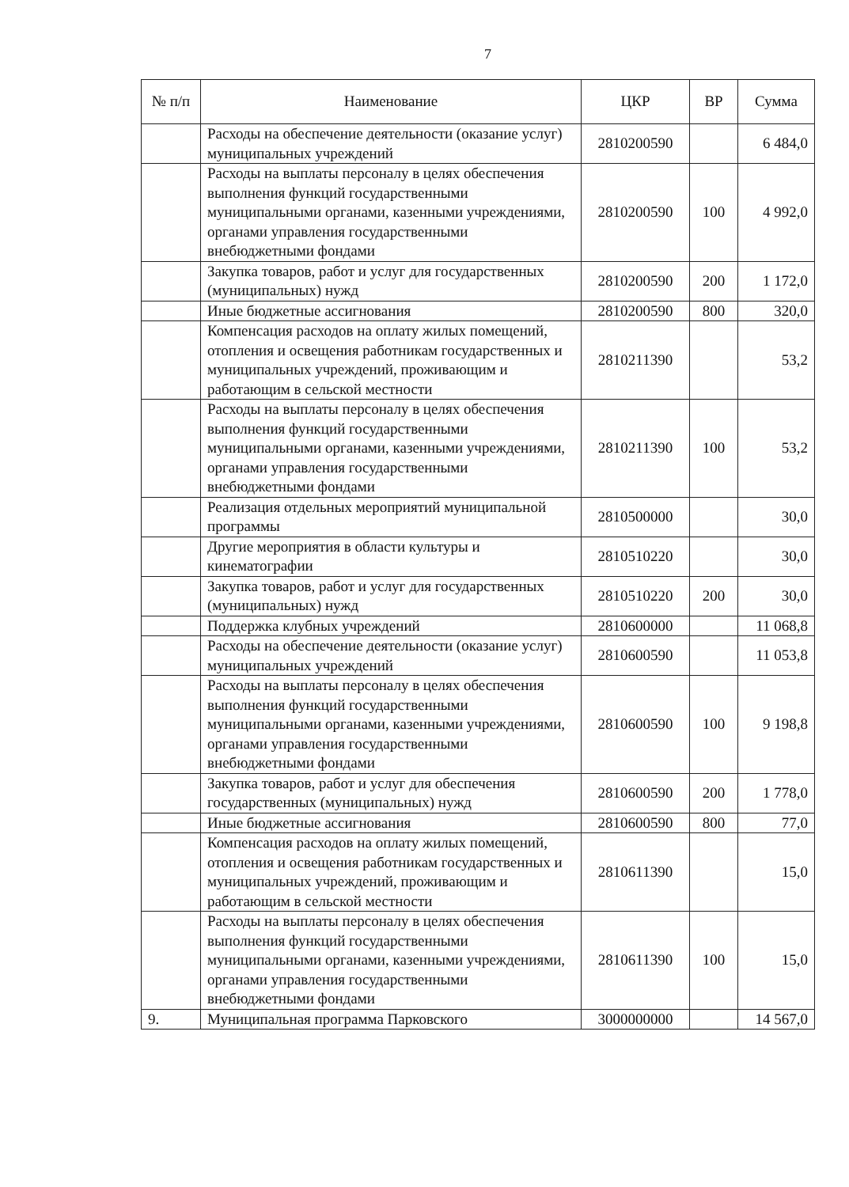7
| № п/п | Наименование | ЦКР | ВР | Сумма |
| --- | --- | --- | --- | --- |
| | Расходы на обеспечение деятельности (оказание услуг) муниципальных учреждений | 2810200590 | | 6 484,0 |
| | Расходы на выплаты персоналу в целях обеспечения выполнения функций государственными муниципальными органами, казенными учреждениями, органами управления государственными внебюджетными фондами | 2810200590 | 100 | 4 992,0 |
| | Закупка товаров, работ и услуг для государственных (муниципальных) нужд | 2810200590 | 200 | 1 172,0 |
| | Иные бюджетные ассигнования | 2810200590 | 800 | 320,0 |
| | Компенсация расходов на оплату жилых помещений, отопления и освещения работникам государственных и муниципальных учреждений, проживающим и работающим в сельской местности | 2810211390 | | 53,2 |
| | Расходы на выплаты персоналу в целях обеспечения выполнения функций государственными муниципальными органами, казенными учреждениями, органами управления государственными внебюджетными фондами | 2810211390 | 100 | 53,2 |
| | Реализация отдельных мероприятий муниципальной программы | 2810500000 | | 30,0 |
| | Другие мероприятия в области культуры и кинематографии | 2810510220 | | 30,0 |
| | Закупка товаров, работ и услуг для государственных (муниципальных) нужд | 2810510220 | 200 | 30,0 |
| | Поддержка клубных учреждений | 2810600000 | | 11 068,8 |
| | Расходы на обеспечение деятельности (оказание услуг) муниципальных учреждений | 2810600590 | | 11 053,8 |
| | Расходы на выплаты персоналу в целях обеспечения выполнения функций государственными муниципальными органами, казенными учреждениями, органами управления государственными внебюджетными фондами | 2810600590 | 100 | 9 198,8 |
| | Закупка товаров, работ и услуг для обеспечения государственных (муниципальных) нужд | 2810600590 | 200 | 1 778,0 |
| | Иные бюджетные ассигнования | 2810600590 | 800 | 77,0 |
| | Компенсация расходов на оплату жилых помещений, отопления и освещения работникам государственных и муниципальных учреждений, проживающим и работающим в сельской местности | 2810611390 | | 15,0 |
| | Расходы на выплаты персоналу в целях обеспечения выполнения функций государственными муниципальными органами, казенными учреждениями, органами управления государственными внебюджетными фондами | 2810611390 | 100 | 15,0 |
| 9. | Муниципальная программа Парковского | 3000000000 | | 14 567,0 |